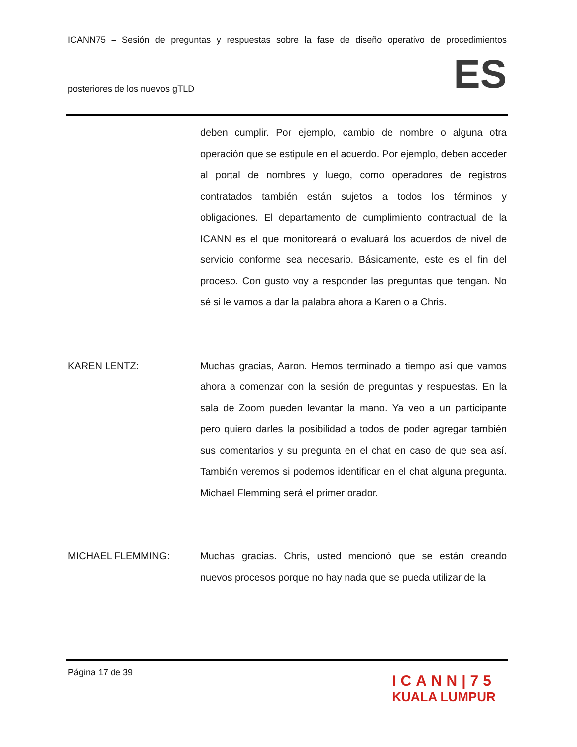ICANN75 – Sesión de preguntas y respuestas sobre la fase de diseño operativo de procedimientos
posteriores de los nuevos gTLD ES
deben cumplir. Por ejemplo, cambio de nombre o alguna otra operación que se estipule en el acuerdo. Por ejemplo, deben acceder al portal de nombres y luego, como operadores de registros contratados también están sujetos a todos los términos y obligaciones. El departamento de cumplimiento contractual de la ICANN es el que monitoreará o evaluará los acuerdos de nivel de servicio conforme sea necesario. Básicamente, este es el fin del proceso. Con gusto voy a responder las preguntas que tengan. No sé si le vamos a dar la palabra ahora a Karen o a Chris.
KAREN LENTZ: Muchas gracias, Aaron. Hemos terminado a tiempo así que vamos ahora a comenzar con la sesión de preguntas y respuestas. En la sala de Zoom pueden levantar la mano. Ya veo a un participante pero quiero darles la posibilidad a todos de poder agregar también sus comentarios y su pregunta en el chat en caso de que sea así. También veremos si podemos identificar en el chat alguna pregunta. Michael Flemming será el primer orador.
MICHAEL FLEMMING: Muchas gracias. Chris, usted mencionó que se están creando nuevos procesos porque no hay nada que se pueda utilizar de la
Página 17 de 39
ICANN|75
KUALA LUMPUR